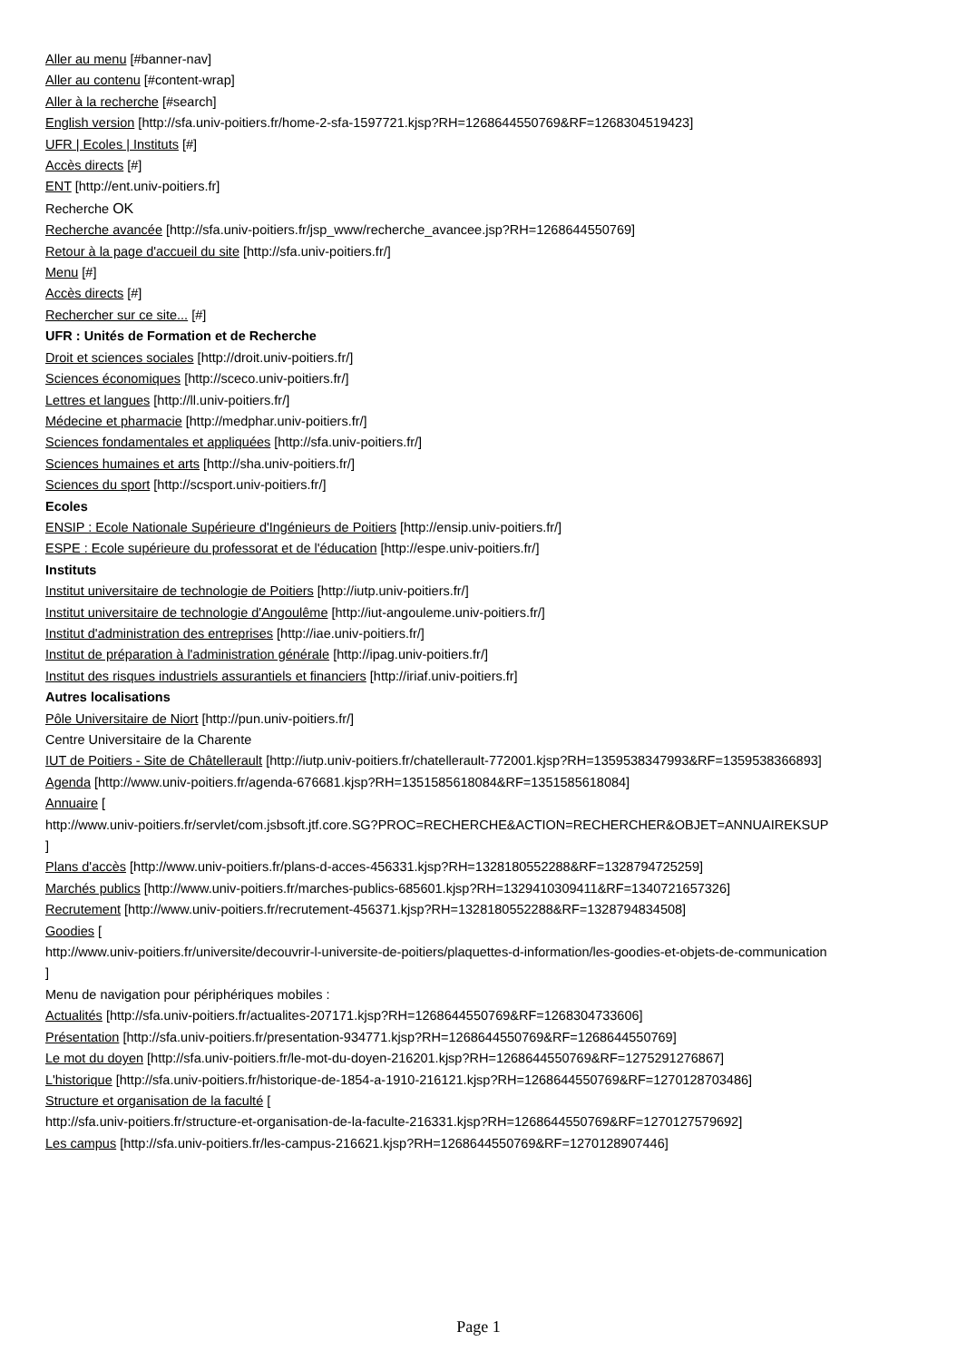Aller au menu [#banner-nav]
Aller au contenu [#content-wrap]
Aller à la recherche [#search]
English version [http://sfa.univ-poitiers.fr/home-2-sfa-1597721.kjsp?RH=1268644550769&RF=1268304519423]
UFR | Ecoles | Instituts [#]
Accès directs [#]
ENT [http://ent.univ-poitiers.fr]
Recherche OK
Recherche avancée [http://sfa.univ-poitiers.fr/jsp_www/recherche_avancee.jsp?RH=1268644550769]
Retour à la page d'accueil du site [http://sfa.univ-poitiers.fr/]
Menu [#]
Accès directs [#]
Rechercher sur ce site... [#]
UFR : Unités de Formation et de Recherche
Droit et sciences sociales [http://droit.univ-poitiers.fr/]
Sciences économiques [http://sceco.univ-poitiers.fr/]
Lettres et langues [http://ll.univ-poitiers.fr/]
Médecine et pharmacie [http://medphar.univ-poitiers.fr/]
Sciences fondamentales et appliquées [http://sfa.univ-poitiers.fr/]
Sciences humaines et arts [http://sha.univ-poitiers.fr/]
Sciences du sport [http://scsport.univ-poitiers.fr/]
Ecoles
ENSIP : Ecole Nationale Supérieure d'Ingénieurs de Poitiers [http://ensip.univ-poitiers.fr/]
ESPE : Ecole supérieure du professorat et de l'éducation [http://espe.univ-poitiers.fr/]
Instituts
Institut universitaire de technologie de Poitiers [http://iutp.univ-poitiers.fr/]
Institut universitaire de technologie d'Angoulême [http://iut-angouleme.univ-poitiers.fr/]
Institut d'administration des entreprises [http://iae.univ-poitiers.fr/]
Institut de préparation à l'administration générale [http://ipag.univ-poitiers.fr/]
Institut des risques industriels assurantiels et financiers [http://iriaf.univ-poitiers.fr]
Autres localisations
Pôle Universitaire de Niort [http://pun.univ-poitiers.fr/]
Centre Universitaire de la Charente
IUT de Poitiers - Site de Châtellerault [http://iutp.univ-poitiers.fr/chatellerault-772001.kjsp?RH=1359538347993&RF=1359538366893]
Agenda [http://www.univ-poitiers.fr/agenda-676681.kjsp?RH=1351585618084&RF=1351585618084]
Annuaire [
http://www.univ-poitiers.fr/servlet/com.jsbsoft.jtf.core.SG?PROC=RECHERCHE&ACTION=RECHERCHER&OBJET=ANNUAIREKSUP
]
Plans d'accès [http://www.univ-poitiers.fr/plans-d-acces-456331.kjsp?RH=1328180552288&RF=1328794725259]
Marchés publics [http://www.univ-poitiers.fr/marches-publics-685601.kjsp?RH=1329410309411&RF=1340721657326]
Recrutement [http://www.univ-poitiers.fr/recrutement-456371.kjsp?RH=1328180552288&RF=1328794834508]
Goodies [
http://www.univ-poitiers.fr/universite/decouvrir-l-universite-de-poitiers/plaquettes-d-information/les-goodies-et-objets-de-communication
]
Menu de navigation pour périphériques mobiles :
Actualités [http://sfa.univ-poitiers.fr/actualites-207171.kjsp?RH=1268644550769&RF=1268304733606]
Présentation [http://sfa.univ-poitiers.fr/presentation-934771.kjsp?RH=1268644550769&RF=1268644550769]
Le mot du doyen [http://sfa.univ-poitiers.fr/le-mot-du-doyen-216201.kjsp?RH=1268644550769&RF=1275291276867]
L'historique [http://sfa.univ-poitiers.fr/historique-de-1854-a-1910-216121.kjsp?RH=1268644550769&RF=1270128703486]
Structure et organisation de la faculté [
http://sfa.univ-poitiers.fr/structure-et-organisation-de-la-faculte-216331.kjsp?RH=1268644550769&RF=1270127579692]
Les campus [http://sfa.univ-poitiers.fr/les-campus-216621.kjsp?RH=1268644550769&RF=1270128907446]
Page 1